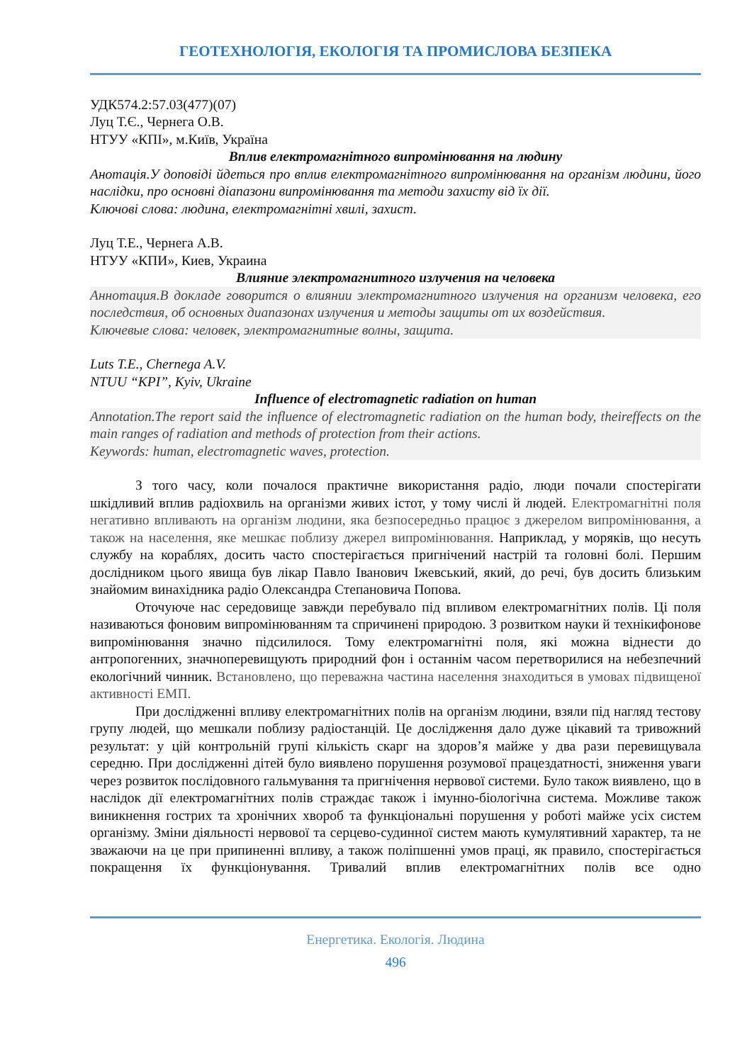ГЕОТЕХНОЛОГІЯ, ЕКОЛОГІЯ ТА ПРОМИСЛОВА БЕЗПЕКА
УДК574.2:57.03(477)(07)
Луц Т.Є., Чернега О.В.
НТУУ «КПІ», м.Київ, Україна
Вплив електромагнітного випромінювання на людину
Анотація.У доповіді йдеться про вплив електромагнітного випромінювання на організм людини, його наслідки, про основні діапазони випромінювання та методи захисту від їх дії.
Ключові слова: людина, електромагнітні хвилі, захист.
Луц Т.Е., Чернега А.В.
НТУУ «КПИ», Киев, Украина
Влияние электромагнитного излучения на человека
Аннотация.В докладе говорится о влиянии электромагнитного излучения на организм человека, его последствия, об основных диапазонах излучения и методы защиты от их воздействия.
Ключевые слова: человек, электромагнитные волны, защита.
Luts T.E., Chernega A.V.
NTUU “KPI”, Kyiv, Ukraine
Influence of electromagnetic radiation on human
Annotation.The report said the influence of electromagnetic radiation on the human body, theireffects on the main ranges of radiation and methods of protection from their actions.
Keywords: human, electromagnetic waves, protection.
З того часу, коли почалося практичне використання радіо, люди почали спостерігати шкідливий вплив радіохвиль на організми живих істот, у тому числі й людей. Електромагнітні поля негативно впливають на організм людини, яка безпосередньо працює з джерелом випромінювання, а також на населення, яке мешкає поблизу джерел випромінювання. Наприклад, у моряків, що несуть службу на кораблях, досить часто спостерігається пригнічений настрій та головні болі. Першим дослідником цього явища був лікар Павло Іванович Іжевський, який, до речі, був досить близьким знайомим винахідника радіо Олександра Степановича Попова.
Оточуюче нас середовище завжди перебувало під впливом електромагнітних полів. Ці поля називаються фоновим випромінюванням та спричинені природою. З розвитком науки й технікифонове випромінювання значно підсилилося. Тому електромагнітні поля, які можна віднести до антропогенних, значноперевищують природний фон і останнім часом перетворилися на небезпечний екологічний чинник. Встановлено, що переважна частина населення знаходиться в умовах підвищеної активності ЕМП.
При дослідженні впливу електромагнітних полів на організм людини, взяли під нагляд тестову групу людей, що мешкали поблизу радіостанцій. Це дослідження дало дуже цікавий та тривожний результат: у цій контрольній групі кількість скарг на здоров’я майже у два рази перевищувала середню. При дослідженні дітей було виявлено порушення розумової працездатності, зниження уваги через розвиток послідовного гальмування та пригнічення нервової системи. Було також виявлено, що в наслідок дії електромагнітних полів страждає також і імунно-біологічна система. Можливе також виникнення гострих та хронічних хвороб та функціональні порушення у роботі майже усіх систем організму. Зміни діяльності нервової та серцево-судинної систем мають кумулятивний характер, та не зважаючи на це при припиненні впливу, а також поліпшенні умов праці, як правило, спостерігається покращення їх функціонування. Тривалий вплив електромагнітних полів все одно
Енергетика. Екологія. Людина
496